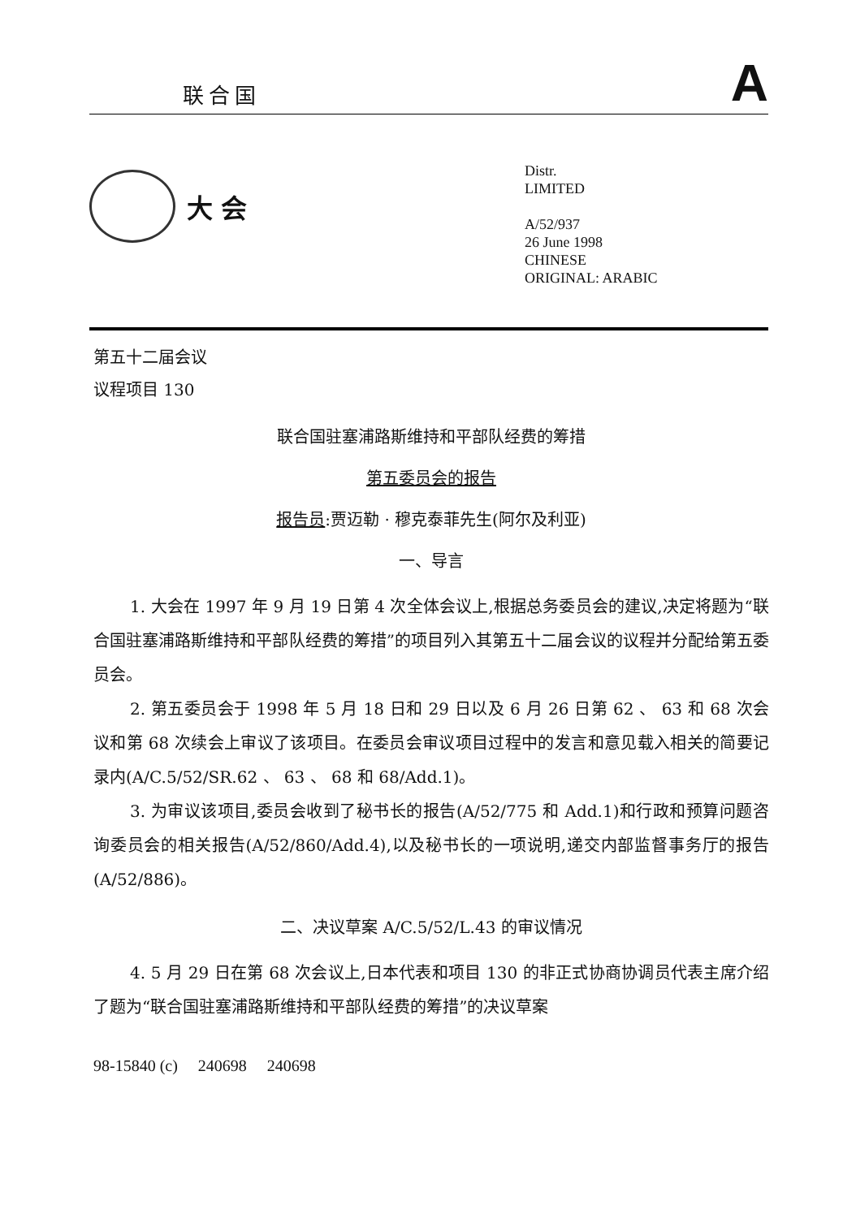联合国
A
大会
Distr.
LIMITED
A/52/937
26 June 1998
CHINESE
ORIGINAL: ARABIC
第五十二届会议
议程项目 130
联合国驻塞浦路斯维持和平部队经费的筹措
第五委员会的报告
报告员:贾迈勒 · 穆克泰菲先生(阿尔及利亚)
一、导言
1. 大会在 1997 年 9 月 19 日第 4 次全体会议上,根据总务委员会的建议,决定将题为“联合国驻塞浦路斯维持和平部队经费的筹措”的项目列入其第五十二届会议的议程并分配给第五委员会。
2. 第五委员会于 1998 年 5 月 18 日和 29 日以及 6 月 26 日第 62 、 63 和 68 次会议和第 68 次续会上审议了该项目。在委员会审议项目过程中的发言和意见载入相关的简要记录内(A/C.5/52/SR.62 、 63 、 68 和 68/Add.1)。
3. 为审议该项目,委员会收到了秘书长的报告(A/52/775 和 Add.1)和行政和预算问题咨询委员会的相关报告(A/52/860/Add.4),以及秘书长的一项说明,递交内部监督事务厅的报告(A/52/886)。
二、决议草案 A/C.5/52/L.43 的审议情况
4. 5 月 29 日在第 68 次会议上,日本代表和项目 130 的非正式协商协调员代表主席介绍了题为“联合国驻塞浦路斯维持和平部队经费的筹措”的决议草案
98-15840 (c) 240698 240698